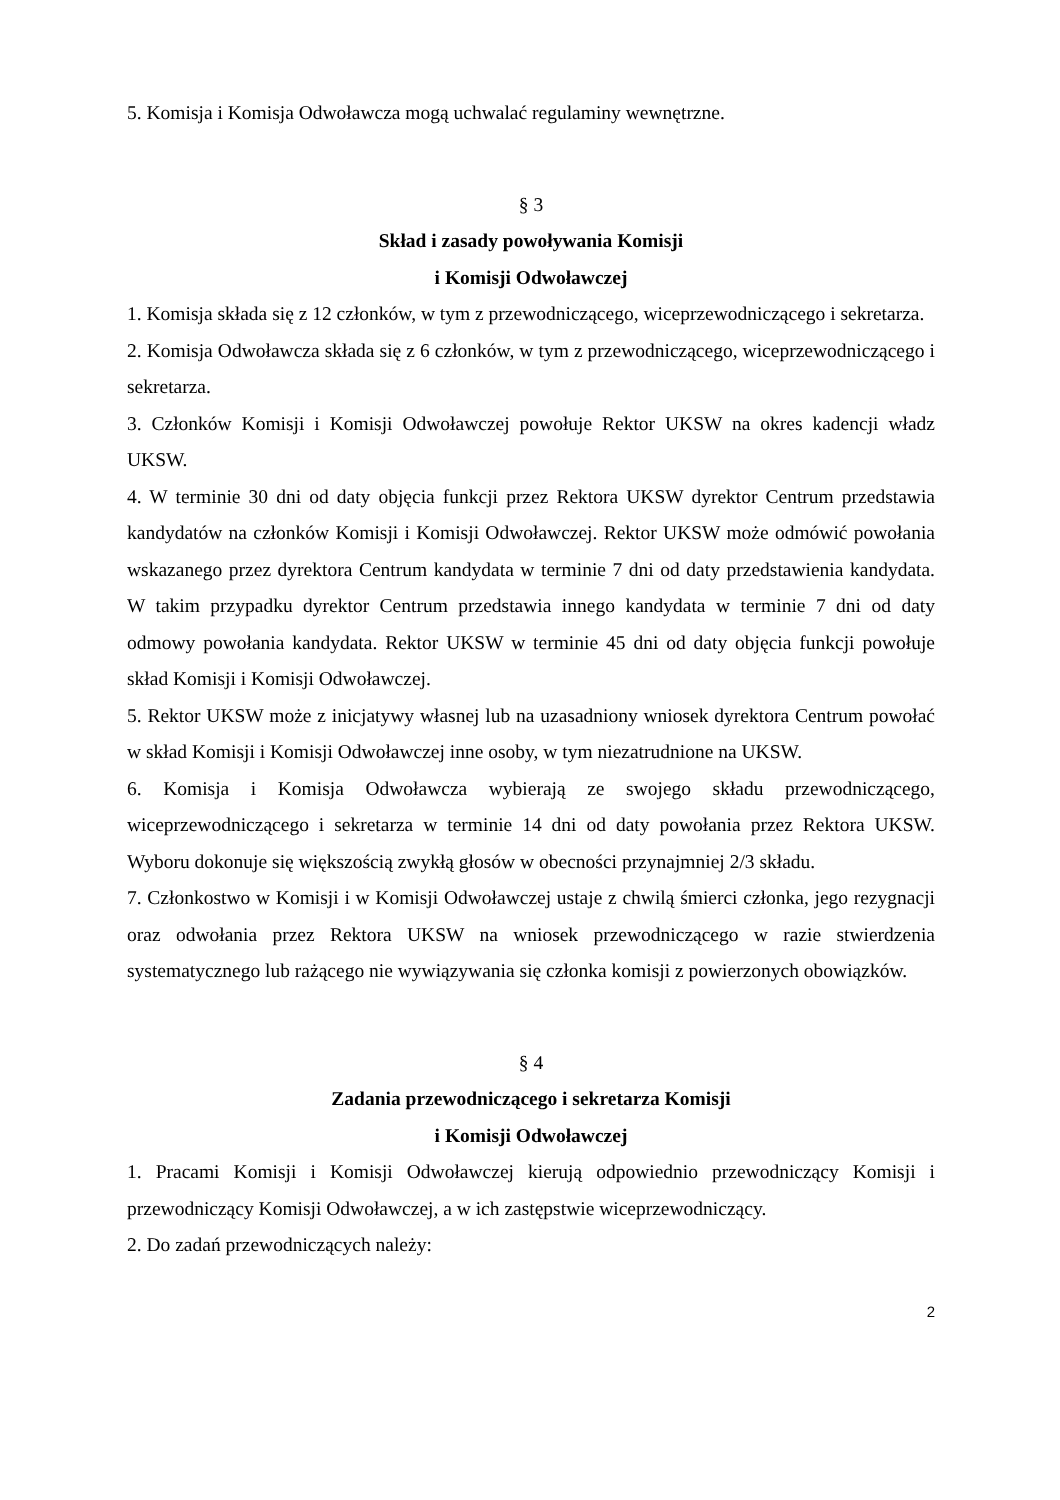5. Komisja i Komisja Odwoławcza mogą uchwalać regulaminy wewnętrzne.
§ 3
Skład i zasady powoływania Komisji
i Komisji Odwoławczej
1. Komisja składa się z 12 członków, w tym z przewodniczącego, wiceprzewodniczącego i sekretarza.
2. Komisja Odwoławcza składa się z 6 członków, w tym z przewodniczącego, wiceprzewodniczącego i sekretarza.
3. Członków Komisji i Komisji Odwoławczej powołuje Rektor UKSW na okres kadencji władz UKSW.
4. W terminie 30 dni od daty objęcia funkcji przez Rektora UKSW dyrektor Centrum przedstawia kandydatów na członków Komisji i Komisji Odwoławczej. Rektor UKSW może odmówić powołania wskazanego przez dyrektora Centrum kandydata w terminie 7 dni od daty przedstawienia kandydata. W takim przypadku dyrektor Centrum przedstawia innego kandydata w terminie 7 dni od daty odmowy powołania kandydata. Rektor UKSW w terminie 45 dni od daty objęcia funkcji powołuje skład Komisji i Komisji Odwoławczej.
5. Rektor UKSW może z inicjatywy własnej lub na uzasadniony wniosek dyrektora Centrum powołać w skład Komisji i Komisji Odwoławczej inne osoby, w tym niezatrudnione na UKSW.
6. Komisja i Komisja Odwoławcza wybierają ze swojego składu przewodniczącego, wiceprzewodniczącego i sekretarza w terminie 14 dni od daty powołania przez Rektora UKSW. Wyboru dokonuje się większością zwykłą głosów w obecności przynajmniej 2/3 składu.
7. Członkostwo w Komisji i w Komisji Odwoławczej ustaje z chwilą śmierci członka, jego rezygnacji oraz odwołania przez Rektora UKSW na wniosek przewodniczącego w razie stwierdzenia systematycznego lub rażącego nie wywiązywania się członka komisji z powierzonych obowiązków.
§ 4
Zadania przewodniczącego i sekretarza Komisji
i Komisji Odwoławczej
1. Pracami Komisji i Komisji Odwoławczej kierują odpowiednio przewodniczący Komisji i przewodniczący Komisji Odwoławczej, a w ich zastępstwie wiceprzewodniczący.
2. Do zadań przewodniczących należy:
2